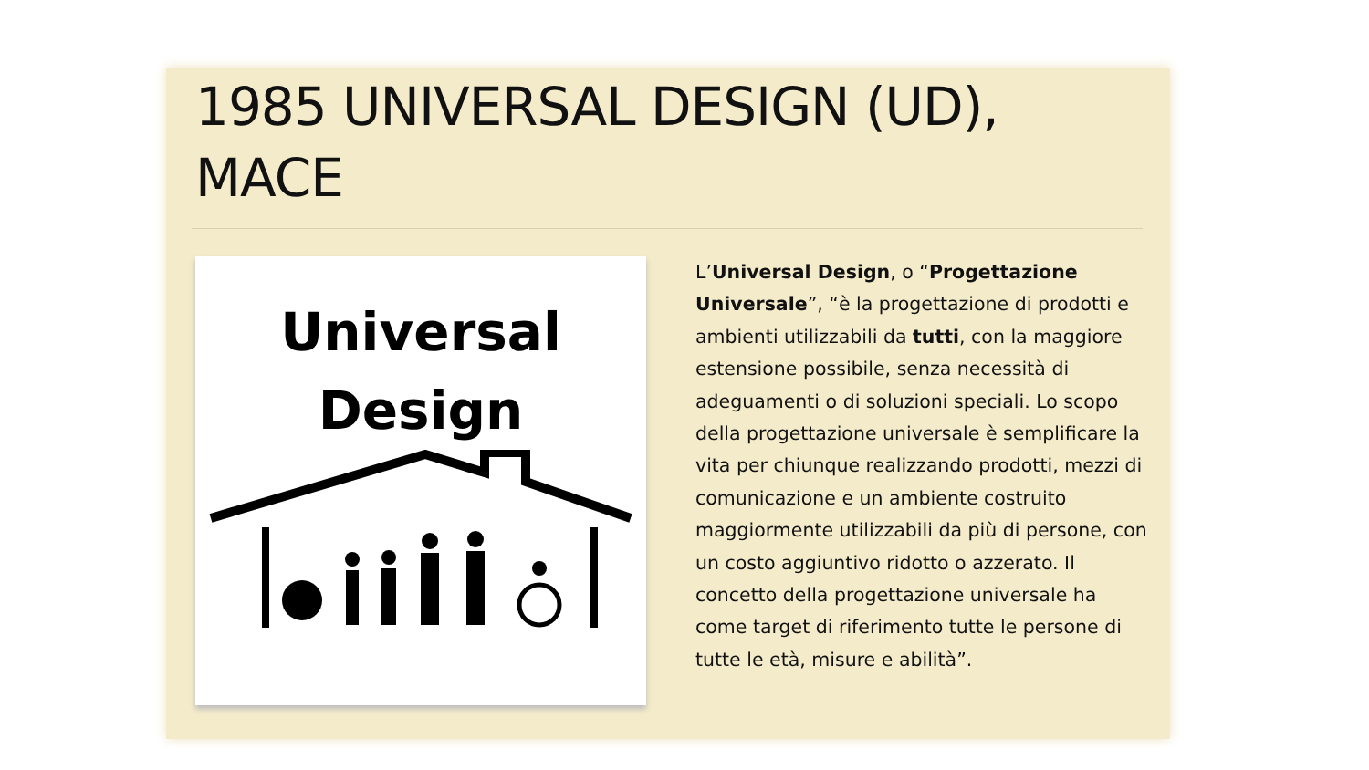1985 UNIVERSAL DESIGN (UD), MACE
Universal
Design
L’Universal Design, o “Progettazione Universale”, “è la progettazione di prodotti e ambienti utilizzabili da tutti, con la maggiore estensione possibile, senza necessità di adeguamenti o di soluzioni speciali. Lo scopo della progettazione universale è semplificare la vita per chiunque realizzando prodotti, mezzi di comunicazione e un ambiente costruito maggiormente utilizzabili da più di persone, con un costo aggiuntivo ridotto o azzerato. Il concetto della progettazione universale ha come target di riferimento tutte le persone di tutte le età, misure e abilità”.